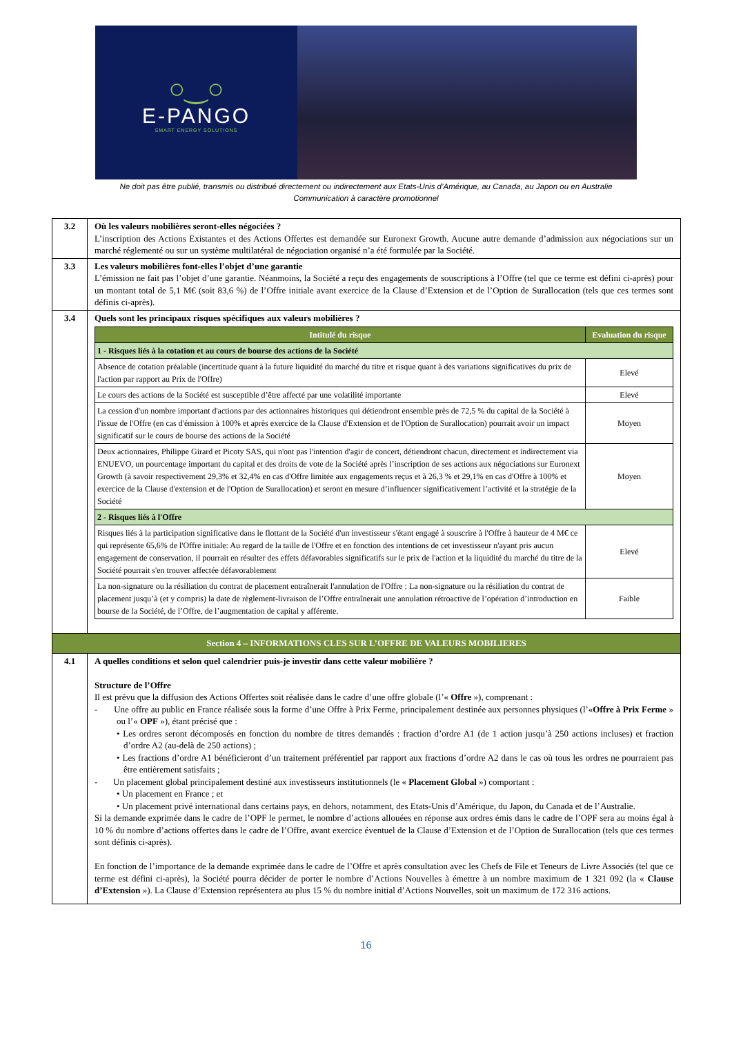○‿○
E-PANGO
SMART ENERGY SOLUTIONS
Ne doit pas être publié, transmis ou distribué directement ou indirectement aux Etats-Unis d’Amérique, au Canada, au Japon ou en Australie
Communication à caractère promotionnel
| 3.2 | Où les valeurs mobilières seront-elles négociées ? L’inscription des Actions Existantes et des Actions Offertes est demandée sur Euronext Growth. Aucune autre demande d’admission aux négociations sur un marché réglementé ou sur un système multilatéral de négociation organisé n’a été formulée par la Société. |
| 3.3 | Les valeurs mobilières font-elles l’objet d’une garantie L’émission ne fait pas l’objet d’une garantie. Néanmoins, la Société a reçu des engagements de souscriptions à l’Offre (tel que ce terme est défini ci-après) pour un montant total de 5,1 M€ (soit 83,6 %) de l’Offre initiale avant exercice de la Clause d’Extension et de l’Option de Surallocation (tels que ces termes sont définis ci-après). |
| 3.4 | Quels sont les principaux risques spécifiques aux valeurs mobilières ? / Intitulé du risque / Evaluation du risque / / --- / --- / / 1 - Risques liés à la cotation et au cours de bourse des actions de la Société / / / Absence de cotation préalable (incertitude quant à la future liquidité du marché du titre et risque quant à des variations significatives du prix de l'action par rapport au Prix de l'Offre) / Elevé / / Le cours des actions de la Société est susceptible d’être affecté par une volatilité importante / Elevé / / La cession d'un nombre important d'actions par des actionnaires historiques qui détiendront ensemble près de 72,5 % du capital de la Société à l'issue de l'Offre (en cas d'émission à 100% et après exercice de la Clause d'Extension et de l'Option de Surallocation) pourrait avoir un impact significatif sur le cours de bourse des actions de la Société / Moyen / / Deux actionnaires, Philippe Girard et Picoty SAS, qui n'ont pas l'intention d'agir de concert, détiendront chacun, directement et indirectement via ENUEVO, un pourcentage important du capital et des droits de vote de la Société après l’inscription de ses actions aux négociations sur Euronext Growth (à savoir respectivement 29,3% et 32,4% en cas d'Offre limitée aux engagements reçus et à 26,3 % et 29,1% en cas d'Offre à 100% et exercice de la Clause d'extension et de l'Option de Surallocation) et seront en mesure d’influencer significativement l’activité et la stratégie de la Société / Moyen / / 2 - Risques liés à l'Offre / / / Risques liés à la participation significative dans le flottant de la Société d'un investisseur s'étant engagé à souscrire à l'Offre à hauteur de 4 M€ ce qui représente 65,6% de l'Offre initiale: Au regard de la taille de l'Offre et en fonction des intentions de cet investisseur n'ayant pris aucun engagement de conservation, il pourrait en résulter des effets défavorables significatifs sur le prix de l'action et la liquidité du marché du titre de la Société pourrait s'en trouver affectée défavorablement / Elevé / / La non-signature ou la résiliation du contrat de placement entraînerait l'annulation de l'Offre : La non-signature ou la résiliation du contrat de placement jusqu’à (et y compris) la date de règlement-livraison de l’Offre entraînerait une annulation rétroactive de l’opération d’introduction en bourse de la Société, de l’Offre, de l’augmentation de capital y afférente. / Faible / |
| Section 4 – INFORMATIONS CLES SUR L’OFFRE DE VALEURS MOBILIERES | |
| 4.1 | A quelles conditions et selon quel calendrier puis-je investir dans cette valeur mobilière ? Structure de l’Offre Il est prévu que la diffusion des Actions Offertes soit réalisée dans le cadre d’une offre globale (l’« Offre »), comprenant : - Une offre au public en France réalisée sous la forme d’une Offre à Prix Ferme, principalement destinée aux personnes physiques (l’« Offre à Prix Ferme » ou l’« OPF »), étant précisé que : • Les ordres seront décomposés en fonction du nombre de titres demandés : fraction d’ordre A1 (de 1 action jusqu’à 250 actions incluses) et fraction d’ordre A2 (au-delà de 250 actions) ; • Les fractions d’ordre A1 bénéficieront d’un traitement préférentiel par rapport aux fractions d’ordre A2 dans le cas où tous les ordres ne pourraient pas être entièrement satisfaits ; - Un placement global principalement destiné aux investisseurs institutionnels (le « Placement Global ») comportant : • Un placement en France ; et • Un placement privé international dans certains pays, en dehors, notamment, des Etats-Unis d’Amérique, du Japon, du Canada et de l’Australie. Si la demande exprimée dans le cadre de l’OPF le permet, le nombre d’actions allouées en réponse aux ordres émis dans le cadre de l’OPF sera au moins égal à 10 % du nombre d’actions offertes dans le cadre de l’Offre, avant exercice éventuel de la Clause d’Extension et de l’Option de Surallocation (tels que ces termes sont définis ci-après). En fonction de l’importance de la demande exprimée dans le cadre de l’Offre et après consultation avec les Chefs de File et Teneurs de Livre Associés (tel que ce terme est défini ci-après), la Société pourra décider de porter le nombre d’Actions Nouvelles à émettre à un nombre maximum de 1 321 092 (la « Clause d’Extension »). La Clause d’Extension représentera au plus 15 % du nombre initial d’Actions Nouvelles, soit un maximum de 172 316 actions. |
16